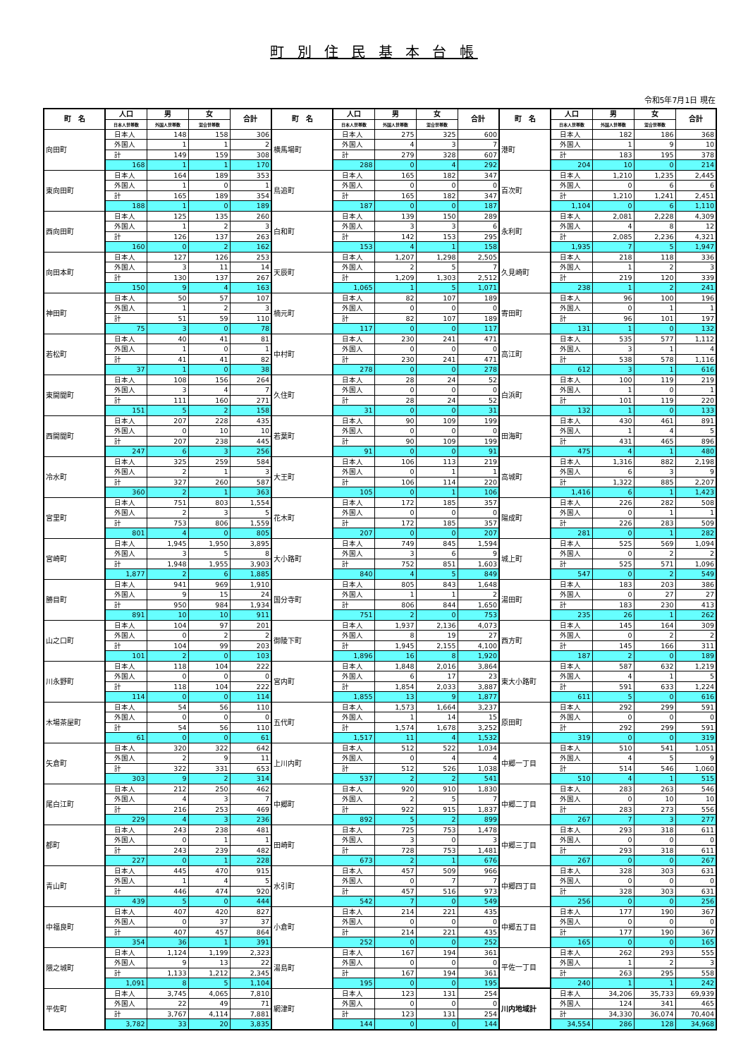町 別 住 民 基 本 台 帳
令和5年7月1日 現在
| 町 名 | 人口 | 男 | 女 | 合計 | 町 名 | 人口 | 男 | 女 | 合計 | 町 名 | 人口 | 男 | 女 | 合計 |
| --- | --- | --- | --- | --- | --- | --- | --- | --- | --- | --- | --- | --- | --- | --- |
| | 日本人世帯数 | 外国人世帯数 | 混合世帯数 | | | 日本人世帯数 | 外国人世帯数 | 混合世帯数 | | | 日本人世帯数 | 外国人世帯数 | 混合世帯数 | |
| 向田町 | 日本人 | 148 | 158 | 306 | 横馬場町 | 日本人 | 275 | 325 | 600 | 港町 | 日本人 | 182 | 186 | 368 |
| | 外国人 | 1 | 1 | 2 | | 外国人 | 4 | 3 | 7 | | 外国人 | 1 | 9 | 10 |
| | 計 | 149 | 159 | 308 | | 計 | 279 | 328 | 607 | | 計 | 183 | 195 | 378 |
| | 168 | 1 | 1 | 170 | | 288 | 0 | 4 | 292 | | 204 | 10 | 0 | 214 |
| 東向田町 | 日本人 | 164 | 189 | 353 | 鳥追町 | 日本人 | 165 | 182 | 347 | 百次町 | 日本人 | 1,210 | 1,235 | 2,445 |
| | 外国人 | 1 | 0 | 1 | | 外国人 | 0 | 0 | 0 | | 外国人 | 0 | 6 | 6 |
| | 計 | 165 | 189 | 354 | | 計 | 165 | 182 | 347 | | 計 | 1,210 | 1,241 | 2,451 |
| | 188 | 1 | 0 | 189 | | 187 | 0 | 0 | 187 | | 1,104 | 0 | 6 | 1,110 |
| 西向田町 | 日本人 | 125 | 135 | 260 | 白和町 | 日本人 | 139 | 150 | 289 | 永利町 | 日本人 | 2,081 | 2,228 | 4,309 |
| | 外国人 | 1 | 2 | 3 | | 外国人 | 3 | 3 | 6 | | 外国人 | 4 | 8 | 12 |
| | 計 | 126 | 137 | 263 | | 計 | 142 | 153 | 295 | | 計 | 2,085 | 2,236 | 4,321 |
| | 160 | 0 | 2 | 162 | | 153 | 4 | 1 | 158 | | 1,935 | 7 | 5 | 1,947 |
| 向田本町 | 日本人 | 127 | 126 | 253 | 天辰町 | 日本人 | 1,207 | 1,298 | 2,505 | 久見崎町 | 日本人 | 218 | 118 | 336 |
| | 外国人 | 3 | 11 | 14 | | 外国人 | 2 | 5 | 7 | | 外国人 | 1 | 2 | 3 |
| | 計 | 130 | 137 | 267 | | 計 | 1,209 | 1,303 | 2,512 | | 計 | 219 | 120 | 339 |
| | 150 | 9 | 4 | 163 | | 1,065 | 1 | 5 | 1,071 | | 238 | 1 | 2 | 241 |
| 神田町 | 日本人 | 50 | 57 | 107 | 楠元町 | 日本人 | 82 | 107 | 189 | 寄田町 | 日本人 | 96 | 100 | 196 |
| | 外国人 | 1 | 2 | 3 | | 外国人 | 0 | 0 | 0 | | 外国人 | 0 | 1 | 1 |
| | 計 | 51 | 59 | 110 | | 計 | 82 | 107 | 189 | | 計 | 96 | 101 | 197 |
| | 75 | 3 | 0 | 78 | | 117 | 0 | 0 | 117 | | 131 | 1 | 0 | 132 |
| 若松町 | 日本人 | 40 | 41 | 81 | 中村町 | 日本人 | 230 | 241 | 471 | 高江町 | 日本人 | 535 | 577 | 1,112 |
| | 外国人 | 1 | 0 | 1 | | 外国人 | 0 | 0 | 0 | | 外国人 | 3 | 1 | 4 |
| | 計 | 41 | 41 | 82 | | 計 | 230 | 241 | 471 | | 計 | 538 | 578 | 1,116 |
| | 37 | 1 | 0 | 38 | | 278 | 0 | 0 | 278 | | 612 | 3 | 1 | 616 |
| 東開聞町 | 日本人 | 108 | 156 | 264 | 久住町 | 日本人 | 28 | 24 | 52 | 白浜町 | 日本人 | 100 | 119 | 219 |
| | 外国人 | 3 | 4 | 7 | | 外国人 | 0 | 0 | 0 | | 外国人 | 1 | 0 | 1 |
| | 計 | 111 | 160 | 271 | | 計 | 28 | 24 | 52 | | 計 | 101 | 119 | 220 |
| | 151 | 5 | 2 | 158 | | 31 | 0 | 0 | 31 | | 132 | 1 | 0 | 133 |
| 西開聞町 | 日本人 | 207 | 228 | 435 | 若葉町 | 日本人 | 90 | 109 | 199 | 田海町 | 日本人 | 430 | 461 | 891 |
| | 外国人 | 0 | 10 | 10 | | 外国人 | 0 | 0 | 0 | | 外国人 | 1 | 4 | 5 |
| | 計 | 207 | 238 | 445 | | 計 | 90 | 109 | 199 | | 計 | 431 | 465 | 896 |
| | 247 | 6 | 3 | 256 | | 91 | 0 | 0 | 91 | | 475 | 4 | 1 | 480 |
| 冷水町 | 日本人 | 325 | 259 | 584 | 大王町 | 日本人 | 106 | 113 | 219 | 高城町 | 日本人 | 1,316 | 882 | 2,198 |
| | 外国人 | 2 | 1 | 3 | | 外国人 | 0 | 1 | 1 | | 外国人 | 6 | 3 | 9 |
| | 計 | 327 | 260 | 587 | | 計 | 106 | 114 | 220 | | 計 | 1,322 | 885 | 2,207 |
| | 360 | 2 | 1 | 363 | | 105 | 0 | 1 | 106 | | 1,416 | 6 | 1 | 1,423 |
| 宮里町 | 日本人 | 751 | 803 | 1,554 | 花木町 | 日本人 | 172 | 185 | 357 | 陽成町 | 日本人 | 226 | 282 | 508 |
| | 外国人 | 2 | 3 | 5 | | 外国人 | 0 | 0 | 0 | | 外国人 | 0 | 1 | 1 |
| | 計 | 753 | 806 | 1,559 | | 計 | 172 | 185 | 357 | | 計 | 226 | 283 | 509 |
| | 801 | 4 | 0 | 805 | | 207 | 0 | 0 | 207 | | 281 | 0 | 1 | 282 |
| 宮崎町 | 日本人 | 1,945 | 1,950 | 3,895 | 大小路町 | 日本人 | 749 | 845 | 1,594 | 城上町 | 日本人 | 525 | 569 | 1,094 |
| | 外国人 | 3 | 5 | 8 | | 外国人 | 3 | 6 | 9 | | 外国人 | 0 | 2 | 2 |
| | 計 | 1,948 | 1,955 | 3,903 | | 計 | 752 | 851 | 1,603 | | 計 | 525 | 571 | 1,096 |
| | 1,877 | 2 | 6 | 1,885 | | 840 | 4 | 5 | 849 | | 547 | 0 | 2 | 549 |
| 勝目町 | 日本人 | 941 | 969 | 1,910 | 国分寺町 | 日本人 | 805 | 843 | 1,648 | 湯田町 | 日本人 | 183 | 203 | 386 |
| | 外国人 | 9 | 15 | 24 | | 外国人 | 1 | 1 | 2 | | 外国人 | 0 | 27 | 27 |
| | 計 | 950 | 984 | 1,934 | | 計 | 806 | 844 | 1,650 | | 計 | 183 | 230 | 413 |
| | 891 | 10 | 10 | 911 | | 751 | 2 | 0 | 753 | | 235 | 26 | 1 | 262 |
| 山之口町 | 日本人 | 104 | 97 | 201 | 御陵下町 | 日本人 | 1,937 | 2,136 | 4,073 | 西方町 | 日本人 | 145 | 164 | 309 |
| | 外国人 | 0 | 2 | 2 | | 外国人 | 8 | 19 | 27 | | 外国人 | 0 | 2 | 2 |
| | 計 | 104 | 99 | 203 | | 計 | 1,945 | 2,155 | 4,100 | | 計 | 145 | 166 | 311 |
| | 101 | 2 | 0 | 103 | | 1,896 | 16 | 8 | 1,920 | | 187 | 2 | 0 | 189 |
| 川永野町 | 日本人 | 118 | 104 | 222 | 宮内町 | 日本人 | 1,848 | 2,016 | 3,864 | 東大小路町 | 日本人 | 587 | 632 | 1,219 |
| | 外国人 | 0 | 0 | 0 | | 外国人 | 6 | 17 | 23 | | 外国人 | 4 | 1 | 5 |
| | 計 | 118 | 104 | 222 | | 計 | 1,854 | 2,033 | 3,887 | | 計 | 591 | 633 | 1,224 |
| | 114 | 0 | 0 | 114 | | 1,855 | 13 | 9 | 1,877 | | 611 | 5 | 0 | 616 |
| 木場茶屋町 | 日本人 | 54 | 56 | 110 | 五代町 | 日本人 | 1,573 | 1,664 | 3,237 | 原田町 | 日本人 | 292 | 299 | 591 |
| | 外国人 | 0 | 0 | 0 | | 外国人 | 1 | 14 | 15 | | 外国人 | 0 | 0 | 0 |
| | 計 | 54 | 56 | 110 | | 計 | 1,574 | 1,678 | 3,252 | | 計 | 292 | 299 | 591 |
| | 61 | 0 | 0 | 61 | | 1,517 | 11 | 4 | 1,532 | | 319 | 0 | 0 | 319 |
| 矢倉町 | 日本人 | 320 | 322 | 642 | 上川内町 | 日本人 | 512 | 522 | 1,034 | 中郷一丁目 | 日本人 | 510 | 541 | 1,051 |
| | 外国人 | 2 | 9 | 11 | | 外国人 | 0 | 4 | 4 | | 外国人 | 4 | 5 | 9 |
| | 計 | 322 | 331 | 653 | | 計 | 512 | 526 | 1,038 | | 計 | 514 | 546 | 1,060 |
| | 303 | 9 | 2 | 314 | | 537 | 2 | 2 | 541 | | 510 | 4 | 1 | 515 |
| 尾白江町 | 日本人 | 212 | 250 | 462 | 中郷町 | 日本人 | 920 | 910 | 1,830 | 中郷二丁目 | 日本人 | 283 | 263 | 546 |
| | 外国人 | 4 | 3 | 7 | | 外国人 | 2 | 5 | 7 | | 外国人 | 0 | 10 | 10 |
| | 計 | 216 | 253 | 469 | | 計 | 922 | 915 | 1,837 | | 計 | 283 | 273 | 556 |
| | 229 | 4 | 3 | 236 | | 892 | 5 | 2 | 899 | | 267 | 7 | 3 | 277 |
| 都町 | 日本人 | 243 | 238 | 481 | 田崎町 | 日本人 | 725 | 753 | 1,478 | 中郷三丁目 | 日本人 | 293 | 318 | 611 |
| | 外国人 | 0 | 1 | 1 | | 外国人 | 3 | 0 | 3 | | 外国人 | 0 | 0 | 0 |
| | 計 | 243 | 239 | 482 | | 計 | 728 | 753 | 1,481 | | 計 | 293 | 318 | 611 |
| | 227 | 0 | 1 | 228 | | 673 | 2 | 1 | 676 | | 267 | 0 | 0 | 267 |
| 青山町 | 日本人 | 445 | 470 | 915 | 水引町 | 日本人 | 457 | 509 | 966 | 中郷四丁目 | 日本人 | 328 | 303 | 631 |
| | 外国人 | 1 | 4 | 5 | | 外国人 | 0 | 7 | 7 | | 外国人 | 0 | 0 | 0 |
| | 計 | 446 | 474 | 920 | | 計 | 457 | 516 | 973 | | 計 | 328 | 303 | 631 |
| | 439 | 5 | 0 | 444 | | 542 | 7 | 0 | 549 | | 256 | 0 | 0 | 256 |
| 中福良町 | 日本人 | 407 | 420 | 827 | 小倉町 | 日本人 | 214 | 221 | 435 | 中郷五丁目 | 日本人 | 177 | 190 | 367 |
| | 外国人 | 0 | 37 | 37 | | 外国人 | 0 | 0 | 0 | | 外国人 | 0 | 0 | 0 |
| | 計 | 407 | 457 | 864 | | 計 | 214 | 221 | 435 | | 計 | 177 | 190 | 367 |
| | 354 | 36 | 1 | 391 | | 252 | 0 | 0 | 252 | | 165 | 0 | 0 | 165 |
| 隈之城町 | 日本人 | 1,124 | 1,199 | 2,323 | 湯島町 | 日本人 | 167 | 194 | 361 | 平佐一丁目 | 日本人 | 262 | 293 | 555 |
| | 外国人 | 9 | 13 | 22 | | 外国人 | 0 | 0 | 0 | | 外国人 | 1 | 2 | 3 |
| | 計 | 1,133 | 1,212 | 2,345 | | 計 | 167 | 194 | 361 | | 計 | 263 | 295 | 558 |
| | 1,091 | 8 | 5 | 1,104 | | 195 | 0 | 0 | 195 | | 240 | 1 | 1 | 242 |
| 平佐町 | 日本人 | 3,745 | 4,065 | 7,810 | 網津町 | 日本人 | 123 | 131 | 254 | 川内地域計 | 日本人 | 34,206 | 35,733 | 69,939 |
| | 外国人 | 22 | 49 | 71 | | 外国人 | 0 | 0 | 0 | | 外国人 | 124 | 341 | 465 |
| | 計 | 3,767 | 4,114 | 7,881 | | 計 | 123 | 131 | 254 | | 計 | 34,330 | 36,074 | 70,404 |
| | 3,782 | 33 | 20 | 3,835 | | 144 | 0 | 0 | 144 | | 34,554 | 286 | 128 | 34,968 |